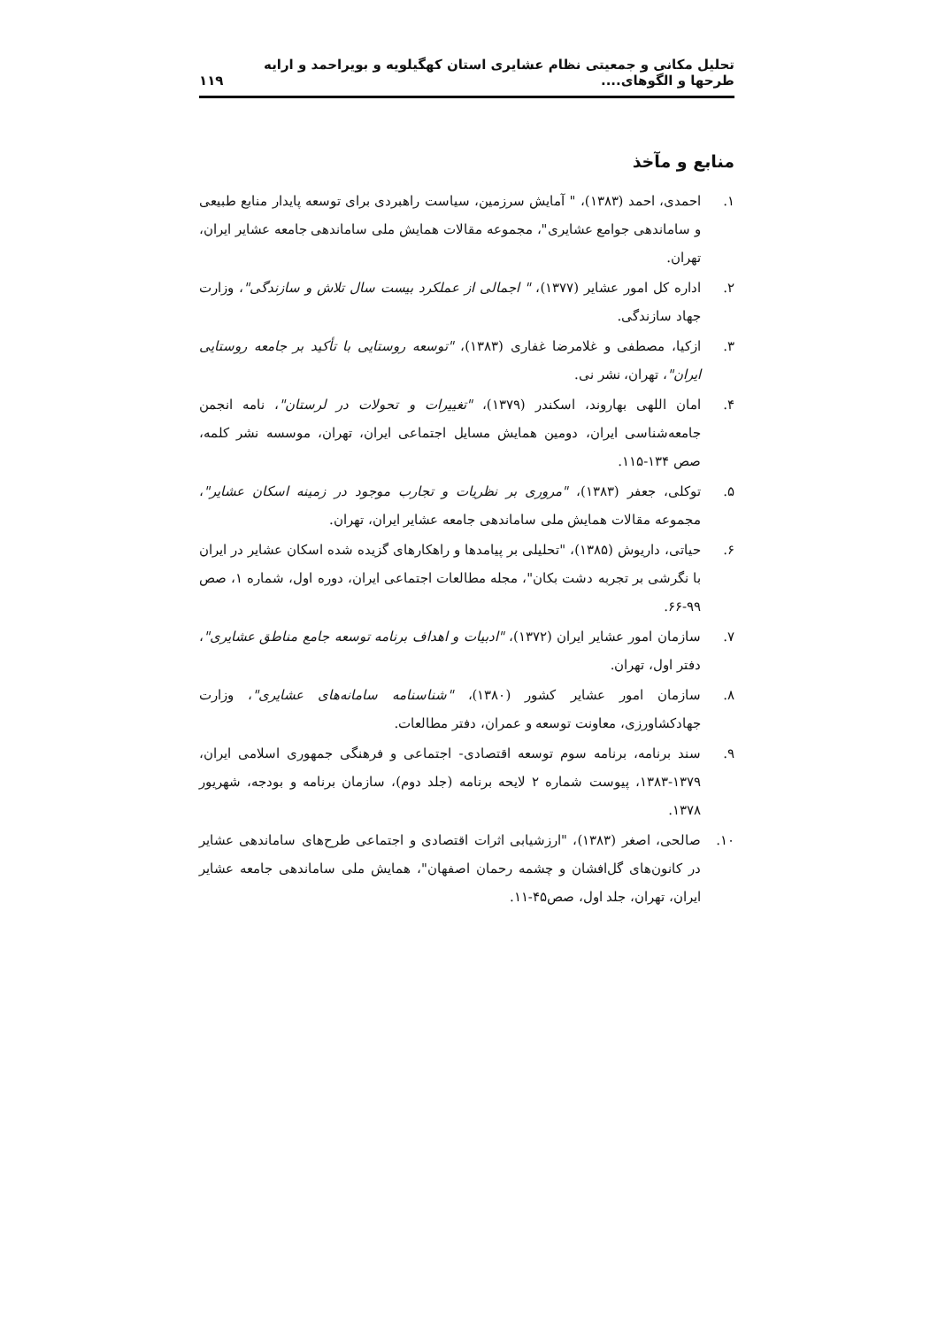تحلیل مکانی و جمعیتی نظام عشایری استان کهگیلویه و بویراحمد و ارایه طرحها و الگوهای.... ۱۱۹
منابع و مآخذ
۱. احمدی، احمد (۱۳۸۳)، " آمایش سرزمین، سیاست راهبردی برای توسعه پایدار منابع طبیعی و ساماندهی جوامع عشایری"، مجموعه مقالات همایش ملی ساماندهی جامعه عشایر ایران، تهران.
۲. اداره کل امور عشایر (۱۳۷۷)، " اجمالی از عملکرد بیست سال تلاش و سازندگی"، وزارت جهاد سازندگی.
۳. ازکیا، مصطفی و غلامرضا غفاری (۱۳۸۳)، "توسعه روستایی با تأکید بر جامعه روستایی ایران"، تهران، نشر نی.
۴. امان اللهی بهاروند، اسکندر (۱۳۷۹)، "تغییرات و تحولات در لرستان"، نامه انجمن جامعه‌شناسی ایران، دومین همایش مسایل اجتماعی ایران، تهران، موسسه نشر کلمه، صص ۱۳۴-۱۱۵.
۵. توکلی، جعفر (۱۳۸۳)، "مروری بر نظریات و تجارب موجود در زمینه اسکان عشایر"، مجموعه مقالات همایش ملی ساماندهی جامعه عشایر ایران، تهران.
۶. حیاتی، داریوش (۱۳۸۵)، "تحلیلی بر پیامدها و راهکارهای گزیده شده اسکان عشایر در ایران با نگرشی بر تجربه دشت بکان"، مجله مطالعات اجتماعی ایران، دوره اول، شماره ۱، صص ۹۹-۶۶.
۷. سازمان امور عشایر ایران (۱۳۷۲)، "ادبیات و اهداف برنامه توسعه جامع مناطق عشایری"، دفتر اول، تهران.
۸. سازمان امور عشایر کشور (۱۳۸۰)، "شناسنامه سامانه‌های عشایری"، وزارت جهادکشاورزی، معاونت توسعه و عمران، دفتر مطالعات.
۹. سند برنامه، برنامه سوم توسعه اقتصادی- اجتماعی و فرهنگی جمهوری اسلامی ایران، ۱۳۷۹-۱۳۸۳، پیوست شماره ۲ لایحه برنامه (جلد دوم)، سازمان برنامه و بودجه، شهریور ۱۳۷۸.
۱۰. صالحی، اصغر (۱۳۸۳)، "ارزشیابی اثرات اقتصادی و اجتماعی طرح‌های ساماندهی عشایر در کانون‌های گل‌افشان و چشمه رحمان اصفهان"، همایش ملی ساماندهی جامعه عشایر ایران، تهران، جلد اول، صص۴۵-۱۱.